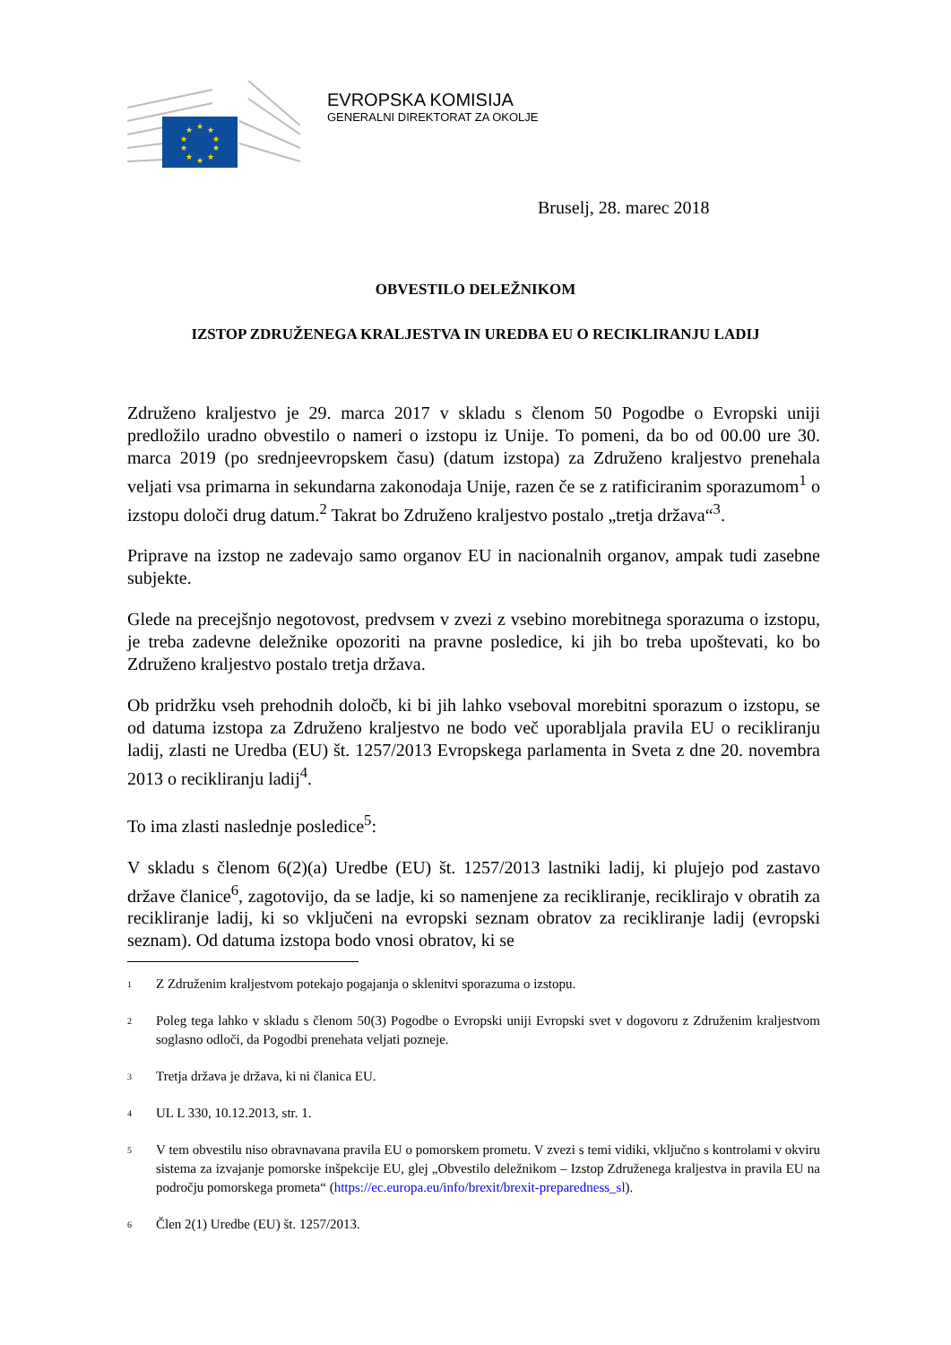★
★
★
★
★
★
★
★
★
★
EVROPSKA KOMISIJA
GENERALNI DIREKTORAT ZA OKOLJE
Bruselj, 28. marec 2018
OBVESTILO DELEŽNIKOM
IZSTOP ZDRUŽENEGA KRALJESTVA IN UREDBA EU O RECIKLIRANJU LADIJ
Združeno kraljestvo je 29. marca 2017 v skladu s členom 50 Pogodbe o Evropski uniji predložilo uradno obvestilo o nameri o izstopu iz Unije. To pomeni, da bo od 00.00 ure 30. marca 2019 (po srednjeevropskem času) (datum izstopa) za Združeno kraljestvo prenehala veljati vsa primarna in sekundarna zakonodaja Unije, razen če se z ratificiranim sporazumom<sup>1</sup> o izstopu določi drug datum.<sup>2</sup> Takrat bo Združeno kraljestvo postalo „tretja država“<sup>3</sup>.
Priprave na izstop ne zadevajo samo organov EU in nacionalnih organov, ampak tudi zasebne subjekte.
Glede na precejšnjo negotovost, predvsem v zvezi z vsebino morebitnega sporazuma o izstopu, je treba zadevne deležnike opozoriti na pravne posledice, ki jih bo treba upoštevati, ko bo Združeno kraljestvo postalo tretja država.
Ob pridržku vseh prehodnih določb, ki bi jih lahko vseboval morebitni sporazum o izstopu, se od datuma izstopa za Združeno kraljestvo ne bodo več uporabljala pravila EU o recikliranju ladij, zlasti ne Uredba (EU) št. 1257/2013 Evropskega parlamenta in Sveta z dne 20. novembra 2013 o recikliranju ladij<sup>4</sup>.
To ima zlasti naslednje posledice<sup>5</sup>:
V skladu s členom 6(2)(a) Uredbe (EU) št. 1257/2013 lastniki ladij, ki plujejo pod zastavo države članice<sup>6</sup>, zagotovijo, da se ladje, ki so namenjene za recikliranje, reciklirajo v obratih za recikliranje ladij, ki so vključeni na evropski seznam obratov za recikliranje ladij (evropski seznam). Od datuma izstopa bodo vnosi obratov, ki se
<sup>1</sup> Z Združenim kraljestvom potekajo pogajanja o sklenitvi sporazuma o izstopu.
<sup>2</sup> Poleg tega lahko v skladu s členom 50(3) Pogodbe o Evropski uniji Evropski svet v dogovoru z Združenim kraljestvom soglasno odloči, da Pogodbi prenehata veljati pozneje.
<sup>3</sup> Tretja država je država, ki ni članica EU.
<sup>4</sup> UL L 330, 10.12.2013, str. 1.
<sup>5</sup> V tem obvestilu niso obravnavana pravila EU o pomorskem prometu. V zvezi s temi vidiki, vključno s kontrolami v okviru sistema za izvajanje pomorske inšpekcije EU, glej „Obvestilo deležnikom – Izstop Združenega kraljestva in pravila EU na področju pomorskega prometa“ (https://ec.europa.eu/info/brexit/brexit-preparedness_sl).
<sup>6</sup> Člen 2(1) Uredbe (EU) št. 1257/2013.